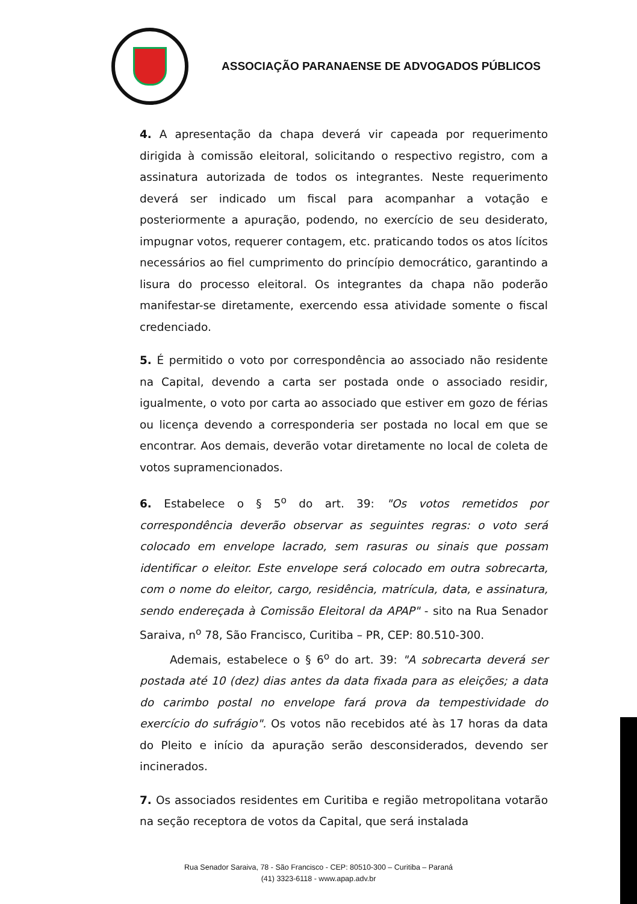ASSOCIAÇÃO PARANAENSE DE ADVOGADOS PÚBLICOS
4. A apresentação da chapa deverá vir capeada por requerimento dirigida à comissão eleitoral, solicitando o respectivo registro, com a assinatura autorizada de todos os integrantes. Neste requerimento deverá ser indicado um fiscal para acompanhar a votação e posteriormente a apuração, podendo, no exercício de seu desiderato, impugnar votos, requerer contagem, etc. praticando todos os atos lícitos necessários ao fiel cumprimento do princípio democrático, garantindo a lisura do processo eleitoral. Os integrantes da chapa não poderão manifestar-se diretamente, exercendo essa atividade somente o fiscal credenciado.
5. É permitido o voto por correspondência ao associado não residente na Capital, devendo a carta ser postada onde o associado residir, igualmente, o voto por carta ao associado que estiver em gozo de férias ou licença devendo a corresponderia ser postada no local em que se encontrar. Aos demais, deverão votar diretamente no local de coleta de votos supramencionados.
6. Estabelece o § 5<sup>o</sup> do art. 39: "Os votos remetidos por correspondência deverão observar as seguintes regras: o voto será colocado em envelope lacrado, sem rasuras ou sinais que possam identificar o eleitor. Este envelope será colocado em outra sobrecarta, com o nome do eleitor, cargo, residência, matrícula, data, e assinatura, sendo endereçada à Comissão Eleitoral da APAP" - sito na Rua Senador Saraiva, n<sup>o</sup> 78, São Francisco, Curitiba – PR, CEP: 80.510-300.
Ademais, estabelece o § 6<sup>o</sup> do art. 39: "A sobrecarta deverá ser postada até 10 (dez) dias antes da data fixada para as eleições; a data do carimbo postal no envelope fará prova da tempestividade do exercício do sufrágio". Os votos não recebidos até às 17 horas da data do Pleito e início da apuração serão desconsiderados, devendo ser incinerados.
7. Os associados residentes em Curitiba e região metropolitana votarão na seção receptora de votos da Capital, que será instalada
Rua Senador Saraiva, 78 - São Francisco - CEP: 80510-300 – Curitiba – Paraná
(41) 3323-6118 - www.apap.adv.br